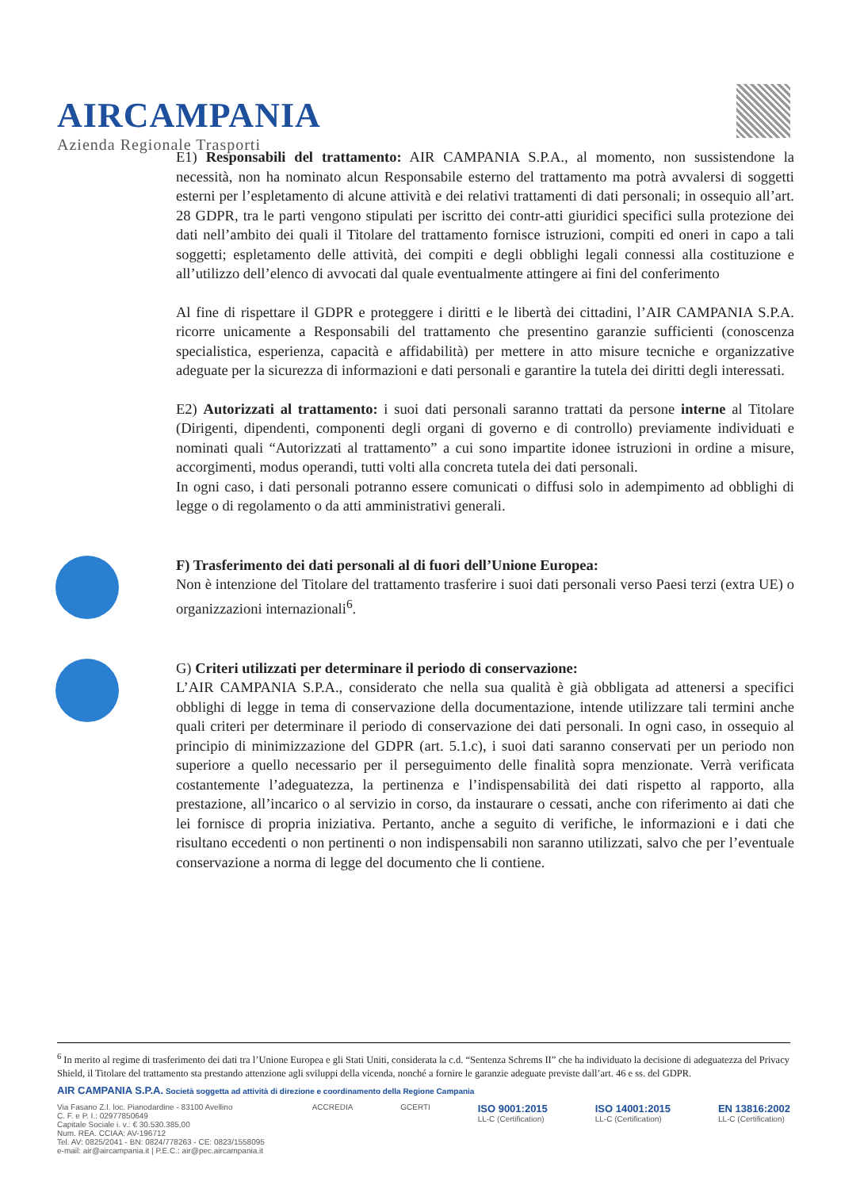AIRCAMPANIA
Azienda Regionale Trasporti
E1) Responsabili del trattamento: AIR CAMPANIA S.P.A., al momento, non sussistendone la necessità, non ha nominato alcun Responsabile esterno del trattamento ma potrà avvalersi di soggetti esterni per l’espletamento di alcune attività e dei relativi trattamenti di dati personali; in ossequio all’art. 28 GDPR, tra le parti vengono stipulati per iscritto dei contr-atti giuridici specifici sulla protezione dei dati nell’ambito dei quali il Titolare del trattamento fornisce istruzioni, compiti ed oneri in capo a tali soggetti; espletamento delle attività, dei compiti e degli obblighi legali connessi alla costituzione e all’utilizzo dell’elenco di avvocati dal quale eventualmente attingere ai fini del conferimento
Al fine di rispettare il GDPR e proteggere i diritti e le libertà dei cittadini, l’AIR CAMPANIA S.P.A. ricorre unicamente a Responsabili del trattamento che presentino garanzie sufficienti (conoscenza specialistica, esperienza, capacità e affidabilità) per mettere in atto misure tecniche e organizzative adeguate per la sicurezza di informazioni e dati personali e garantire la tutela dei diritti degli interessati.
E2) Autorizzati al trattamento: i suoi dati personali saranno trattati da persone interne al Titolare (Dirigenti, dipendenti, componenti degli organi di governo e di controllo) previamente individuati e nominati quali “Autorizzati al trattamento” a cui sono impartite idonee istruzioni in ordine a misure, accorgimenti, modus operandi, tutti volti alla concreta tutela dei dati personali.
In ogni caso, i dati personali potranno essere comunicati o diffusi solo in adempimento ad obblighi di legge o di regolamento o da atti amministrativi generali.
F) Trasferimento dei dati personali al di fuori dell’Unione Europea:
Non è intenzione del Titolare del trattamento trasferire i suoi dati personali verso Paesi terzi (extra UE) o organizzazioni internazionali<sup>6</sup>.
G) Criteri utilizzati per determinare il periodo di conservazione:
L’AIR CAMPANIA S.P.A., considerato che nella sua qualità è già obbligata ad attenersi a specifici obblighi di legge in tema di conservazione della documentazione, intende utilizzare tali termini anche quali criteri per determinare il periodo di conservazione dei dati personali. In ogni caso, in ossequio al principio di minimizzazione del GDPR (art. 5.1.c), i suoi dati saranno conservati per un periodo non superiore a quello necessario per il perseguimento delle finalità sopra menzionate. Verrà verificata costantemente l’adeguatezza, la pertinenza e l’indispensabilità dei dati rispetto al rapporto, alla prestazione, all’incarico o al servizio in corso, da instaurare o cessati, anche con riferimento ai dati che lei fornisce di propria iniziativa. Pertanto, anche a seguito di verifiche, le informazioni e i dati che risultano eccedenti o non pertinenti o non indispensabili non saranno utilizzati, salvo che per l’eventuale conservazione a norma di legge del documento che li contiene.
<sup>6</sup> In merito al regime di trasferimento dei dati tra l’Unione Europea e gli Stati Uniti, considerata la c.d. “Sentenza Schrems II” che ha individuato la decisione di adeguatezza del Privacy Shield, il Titolare del trattamento sta prestando attenzione agli sviluppi della vicenda, nonché a fornire le garanzie adeguate previste dall’art. 46 e ss. del GDPR.
AIR CAMPANIA S.P.A. Società soggetta ad attività di direzione e coordinamento della Regione Campania
Via Fasano Z.I. loc. Pianodardine - 83100 Avellino
C. F. e P. I.: 02977850649
Capitale Sociale i. v.: € 30.530.385,00
Num. REA. CCIAA: AV-196712
Tel. AV: 0825/2041 - BN: 0824/778263 - CE: 0823/1558095
e-mail: air@aircampania.it | P.E.C.: air@pec.aircampania.it
ACCREDIA GCERTI
ISO 9001:2015
LL-C (Certification)
ISO 14001:2015
LL-C (Certification)
EN 13816:2002
LL-C (Certification)